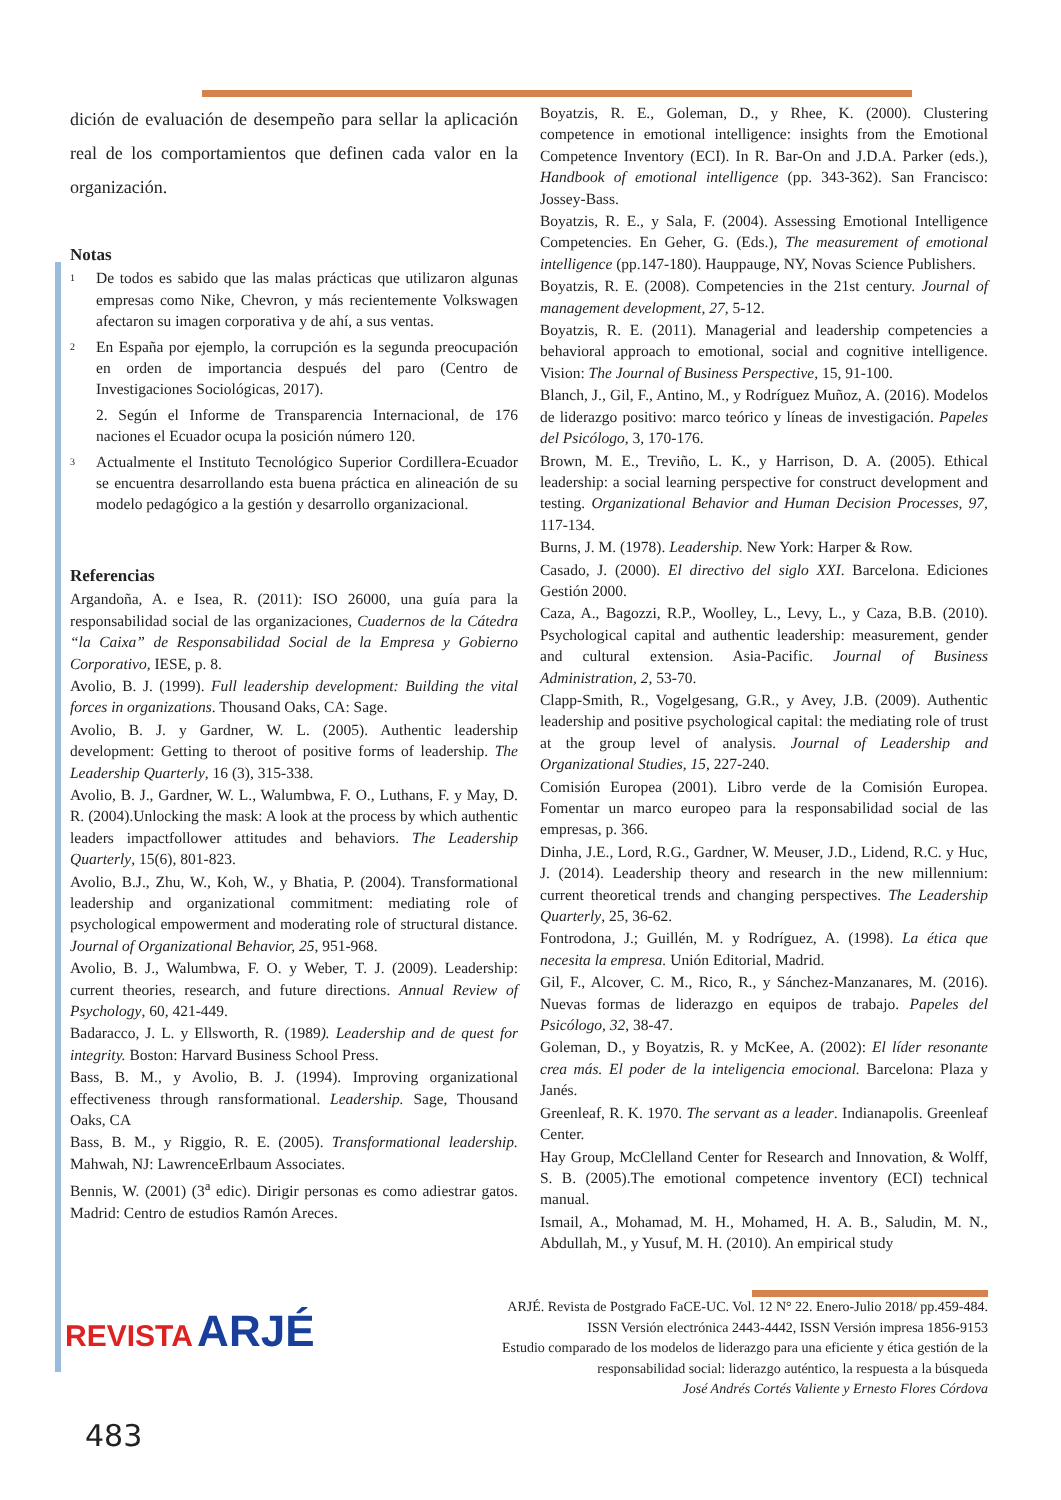dición de evaluación de desempeño para sellar la aplicación real de los comportamientos que definen cada valor en la organización.
Notas
1
De todos es sabido que las malas prácticas que utilizaron algunas empresas como Nike, Chevron, y más recientemente Volkswagen afectaron su imagen corporativa y de ahí, a sus ventas.
2
En España por ejemplo, la corrupción es la segunda preocupación en orden de importancia después del paro (Centro de Investigaciones Sociológicas, 2017).
2. Según el Informe de Transparencia Internacional, de 176 naciones el Ecuador ocupa la posición número 120.
3
Actualmente el Instituto Tecnológico Superior Cordillera-Ecuador se encuentra desarrollando esta buena práctica en alineación de su modelo pedagógico a la gestión y desarrollo organizacional.
Referencias
Argandoña, A. e Isea, R. (2011): ISO 26000, una guía para la responsabilidad social de las organizaciones, Cuadernos de la Cátedra “la Caixa” de Responsabilidad Social de la Empresa y Gobierno Corporativo, IESE, p. 8.
Avolio, B. J. (1999). Full leadership development: Building the vital forces in organizations. Thousand Oaks, CA: Sage.
Avolio, B. J. y Gardner, W. L. (2005). Authentic leadership development: Getting to theroot of positive forms of leadership. The Leadership Quarterly, 16 (3), 315-338.
Avolio, B. J., Gardner, W. L., Walumbwa, F. O., Luthans, F. y May, D. R. (2004).Unlocking the mask: A look at the process by which authentic leaders impactfollower attitudes and behaviors. The Leadership Quarterly, 15(6), 801-823.
Avolio, B.J., Zhu, W., Koh, W., y Bhatia, P. (2004). Transformational leadership and organizational commitment: mediating role of psychological empowerment and moderating role of structural distance. Journal of Organizational Behavior, 25, 951-968.
Avolio, B. J., Walumbwa, F. O. y Weber, T. J. (2009). Leadership: current theories, research, and future directions. Annual Review of Psychology, 60, 421-449.
Badaracco, J. L. y Ellsworth, R. (1989). Leadership and de quest for integrity. Boston: Harvard Business School Press.
Bass, B. M., y Avolio, B. J. (1994). Improving organizational effectiveness through ransformational. Leadership. Sage, Thousand Oaks, CA
Bass, B. M., y Riggio, R. E. (2005). Transformational leadership. Mahwah, NJ: LawrenceErlbaum Associates.
Bennis, W. (2001) (3<sup>a</sup> edic). Dirigir personas es como adiestrar gatos. Madrid: Centro de estudios Ramón Areces.
Boyatzis, R. E., Goleman, D., y Rhee, K. (2000). Clustering competence in emotional intelligence: insights from the Emotional Competence Inventory (ECI). In R. Bar-On and J.D.A. Parker (eds.), Handbook of emotional intelligence (pp. 343-362). San Francisco: Jossey-Bass.
Boyatzis, R. E., y Sala, F. (2004). Assessing Emotional Intelligence Competencies. En Geher, G. (Eds.), The measurement of emotional intelligence (pp.147-180). Hauppauge, NY, Novas Science Publishers.
Boyatzis, R. E. (2008). Competencies in the 21st century. Journal of management development, 27, 5-12.
Boyatzis, R. E. (2011). Managerial and leadership competencies a behavioral approach to emotional, social and cognitive intelligence. Vision: The Journal of Business Perspective, 15, 91-100.
Blanch, J., Gil, F., Antino, M., y Rodríguez Muñoz, A. (2016). Modelos de liderazgo positivo: marco teórico y líneas de investigación. Papeles del Psicólogo, 3, 170-176.
Brown, M. E., Treviño, L. K., y Harrison, D. A. (2005). Ethical leadership: a social learning perspective for construct development and testing. Organizational Behavior and Human Decision Processes, 97, 117-134.
Burns, J. M. (1978). Leadership. New York: Harper & Row.
Casado, J. (2000). El directivo del siglo XXI. Barcelona. Ediciones Gestión 2000.
Caza, A., Bagozzi, R.P., Woolley, L., Levy, L., y Caza, B.B. (2010). Psychological capital and authentic leadership: measurement, gender and cultural extension. Asia-Pacific. Journal of Business Administration, 2, 53-70.
Clapp-Smith, R., Vogelgesang, G.R., y Avey, J.B. (2009). Authentic leadership and positive psychological capital: the mediating role of trust at the group level of analysis. Journal of Leadership and Organizational Studies, 15, 227-240.
Comisión Europea (2001). Libro verde de la Comisión Europea. Fomentar un marco europeo para la responsabilidad social de las empresas, p. 366.
Dinha, J.E., Lord, R.G., Gardner, W. Meuser, J.D., Lidend, R.C. y Huc, J. (2014). Leadership theory and research in the new millennium: current theoretical trends and changing perspectives. The Leadership Quarterly, 25, 36-62.
Fontrodona, J.; Guillén, M. y Rodríguez, A. (1998). La ética que necesita la empresa. Unión Editorial, Madrid.
Gil, F., Alcover, C. M., Rico, R., y Sánchez-Manzanares, M. (2016). Nuevas formas de liderazgo en equipos de trabajo. Papeles del Psicólogo, 32, 38-47.
Goleman, D., y Boyatzis, R. y McKee, A. (2002): El líder resonante crea más. El poder de la inteligencia emocional. Barcelona: Plaza y Janés.
Greenleaf, R. K. 1970. The servant as a leader. Indianapolis. Greenleaf Center.
Hay Group, McClelland Center for Research and Innovation, & Wolff, S. B. (2005).The emotional competence inventory (ECI) technical manual.
Ismail, A., Mohamad, M. H., Mohamed, H. A. B., Saludin, M. N., Abdullah, M., y Yusuf, M. H. (2010). An empirical study
REVISTA ARJÉ
ARJÉ. Revista de Postgrado FaCE-UC. Vol. 12 N° 22. Enero-Julio 2018/ pp.459-484.
ISSN Versión electrónica 2443-4442, ISSN Versión impresa 1856-9153
Estudio comparado de los modelos de liderazgo para una eficiente y ética gestión de la
responsabilidad social: liderazgo auténtico, la respuesta a la búsqueda
José Andrés Cortés Valiente y Ernesto Flores Córdova
483